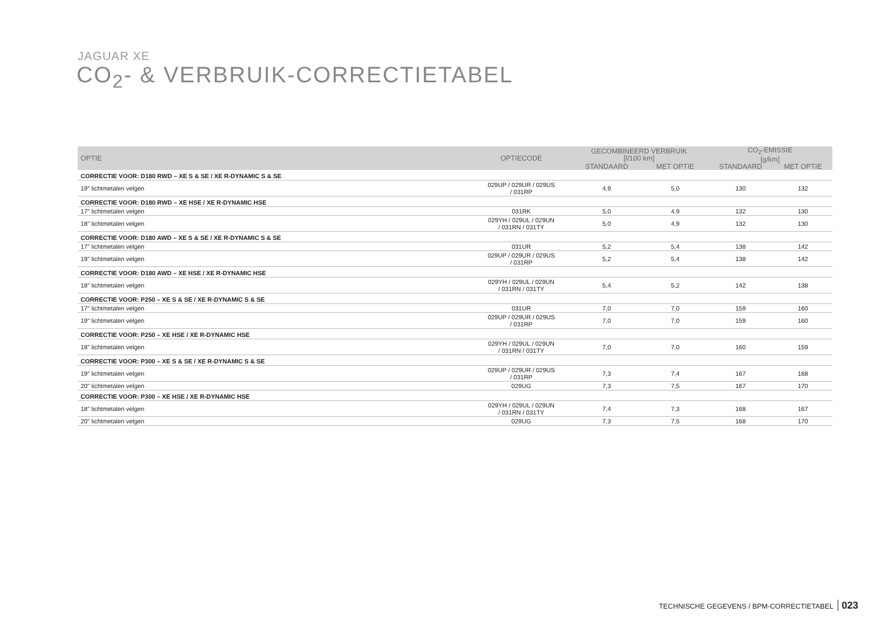JAGUAR XE
CO<sub>2</sub>- & VERBRUIK-CORRECTIETABEL
| OPTIE | OPTIECODE | GECOMBINEERD VERBRUIK [l/100 km] | | CO<sub>2</sub>-EMISSIE [g/km] | |
| --- | --- | --- | --- | --- | --- |
| | | STANDAARD | MET OPTIE | STANDAARD | MET OPTIE |
| CORRECTIE VOOR: D180 RWD – XE S & SE / XE R-DYNAMIC S & SE | | | | | |
| 19" lichtmetalen velgen | 029UP / 029UR / 029US / 031RP | 4,9 | 5,0 | 130 | 132 |
| CORRECTIE VOOR: D180 RWD – XE HSE / XE R-DYNAMIC HSE | | | | | |
| 17" lichtmetalen velgen | 031RK | 5,0 | 4,9 | 132 | 130 |
| 18" lichtmetalen velgen | 029YH / 029UL / 029UN / 031RN / 031TY | 5,0 | 4,9 | 132 | 130 |
| CORRECTIE VOOR: D180 AWD – XE S & SE / XE R-DYNAMIC S & SE | | | | | |
| 17" lichtmetalen velgen | 031UR | 5,2 | 5,4 | 138 | 142 |
| 19" lichtmetalen velgen | 029UP / 029UR / 029US / 031RP | 5,2 | 5,4 | 138 | 142 |
| CORRECTIE VOOR: D180 AWD – XE HSE / XE R-DYNAMIC HSE | | | | | |
| 18" lichtmetalen velgen | 029YH / 029UL / 029UN / 031RN / 031TY | 5,4 | 5,2 | 142 | 138 |
| CORRECTIE VOOR: P250 – XE S & SE / XE R-DYNAMIC S & SE | | | | | |
| 17" lichtmetalen velgen | 031UR | 7,0 | 7,0 | 159 | 160 |
| 19" lichtmetalen velgen | 029UP / 029UR / 029US / 031RP | 7,0 | 7,0 | 159 | 160 |
| CORRECTIE VOOR: P250 – XE HSE / XE R-DYNAMIC HSE | | | | | |
| 18" lichtmetalen velgen | 029YH / 029UL / 029UN / 031RN / 031TY | 7,0 | 7,0 | 160 | 159 |
| CORRECTIE VOOR: P300 – XE S & SE / XE R-DYNAMIC S & SE | | | | | |
| 19" lichtmetalen velgen | 029UP / 029UR / 029US / 031RP | 7,3 | 7,4 | 167 | 168 |
| 20" lichtmetalen velgen | 029UG | 7,3 | 7,5 | 167 | 170 |
| CORRECTIE VOOR: P300 – XE HSE / XE R-DYNAMIC HSE | | | | | |
| 18" lichtmetalen velgen | 029YH / 029UL / 029UN / 031RN / 031TY | 7,4 | 7,3 | 168 | 167 |
| 20" lichtmetalen velgen | 029UG | 7,3 | 7,5 | 168 | 170 |
TECHNISCHE GEGEVENS / BPM-CORRECTIETABEL 023